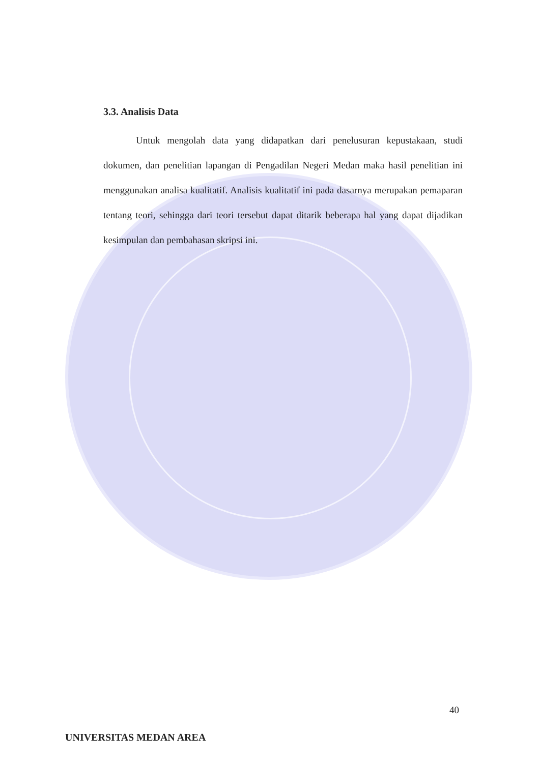3.3. Analisis Data
Untuk mengolah data yang didapatkan dari penelusuran kepustakaan, studi dokumen, dan penelitian lapangan di Pengadilan Negeri Medan maka hasil penelitian ini menggunakan analisa kualitatif. Analisis kualitatif ini pada dasarnya merupakan pemaparan tentang teori, sehingga dari teori tersebut dapat ditarik beberapa hal yang dapat dijadikan kesimpulan dan pembahasan skripsi ini.
40
UNIVERSITAS MEDAN AREA